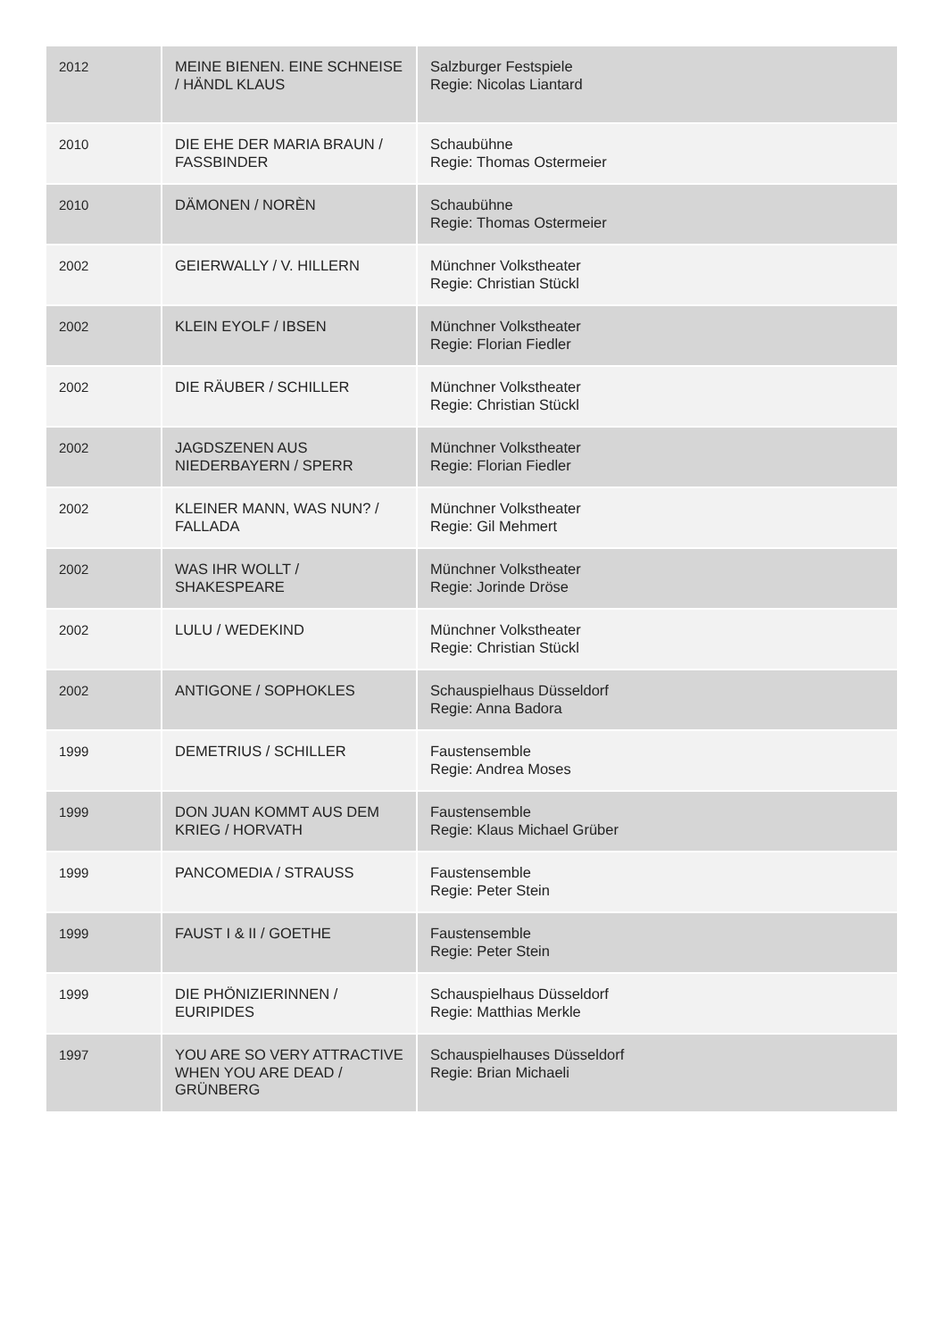| 2012 | MEINE BIENEN. EINE SCHNEISE / HÄNDL KLAUS | Salzburger Festspiele Regie: Nicolas Liantard |
| 2010 | DIE EHE DER MARIA BRAUN / FASSBINDER | Schaubühne Regie: Thomas Ostermeier |
| 2010 | DÄMONEN / NORÈN | Schaubühne Regie: Thomas Ostermeier |
| 2002 | GEIERWALLY / V. HILLERN | Münchner Volkstheater Regie: Christian Stückl |
| 2002 | KLEIN EYOLF / IBSEN | Münchner Volkstheater Regie: Florian Fiedler |
| 2002 | DIE RÄUBER / SCHILLER | Münchner Volkstheater Regie: Christian Stückl |
| 2002 | JAGDSZENEN AUS NIEDERBAYERN / SPERR | Münchner Volkstheater Regie: Florian Fiedler |
| 2002 | KLEINER MANN, WAS NUN? / FALLADA | Münchner Volkstheater Regie: Gil Mehmert |
| 2002 | WAS IHR WOLLT / SHAKESPEARE | Münchner Volkstheater Regie: Jorinde Dröse |
| 2002 | LULU / WEDEKIND | Münchner Volkstheater Regie: Christian Stückl |
| 2002 | ANTIGONE / SOPHOKLES | Schauspielhaus Düsseldorf Regie: Anna Badora |
| 1999 | DEMETRIUS / SCHILLER | Faustensemble Regie: Andrea Moses |
| 1999 | DON JUAN KOMMT AUS DEM KRIEG / HORVATH | Faustensemble Regie: Klaus Michael Grüber |
| 1999 | PANCOMEDIA / STRAUSS | Faustensemble Regie: Peter Stein |
| 1999 | FAUST I & II / GOETHE | Faustensemble Regie: Peter Stein |
| 1999 | DIE PHÖNIZIERINNEN / EURIPIDES | Schauspielhaus Düsseldorf Regie: Matthias Merkle |
| 1997 | YOU ARE SO VERY ATTRACTIVE WHEN YOU ARE DEAD / GRÜNBERG | Schauspielhauses Düsseldorf Regie: Brian Michaeli |